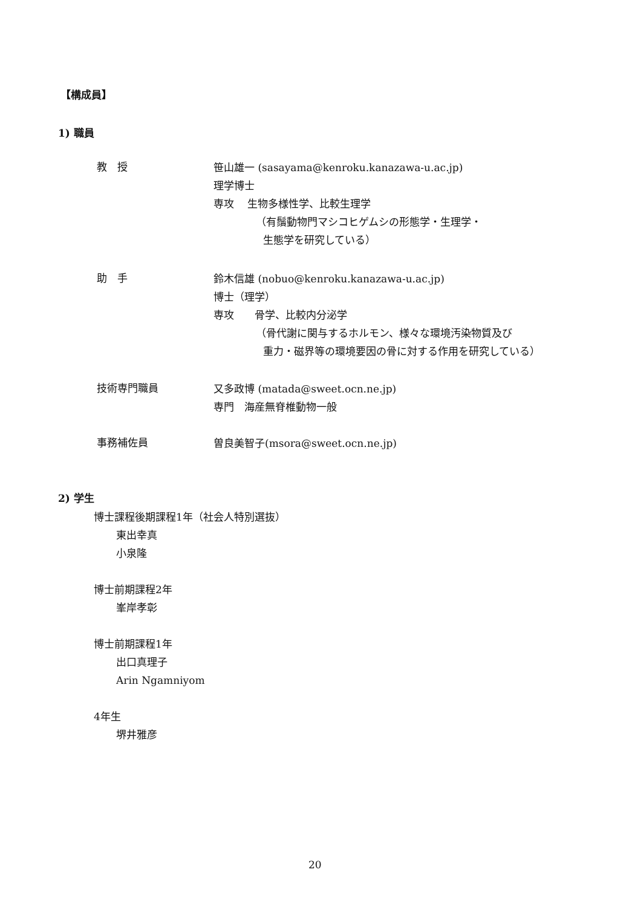【構成員】
1) 職員
教　授
笹山雄一 (sasayama@kenroku.kanazawa-u.ac.jp)
理学博士
専攻　 生物多様性学、比較生理学
（有鬚動物門マシコヒゲムシの形態学・生理学・
生態学を研究している）
助　手
鈴木信雄 (nobuo@kenroku.kanazawa-u.ac.jp)
博士（理学）
専攻　　骨学、比較内分泌学
（骨代謝に関与するホルモン、様々な環境汚染物質及び
重力・磁界等の環境要因の骨に対する作用を研究している）
技術専門職員
又多政博 (matada@sweet.ocn.ne.jp)
専門　海産無脊椎動物一般
事務補佐員
曽良美智子(msora@sweet.ocn.ne.jp)
2) 学生
博士課程後期課程1年（社会人特別選抜）
東出幸真
小泉隆
博士前期課程2年
峯岸孝彰
博士前期課程1年
出口真理子
Arin Ngamniyom
4年生
堺井雅彦
20